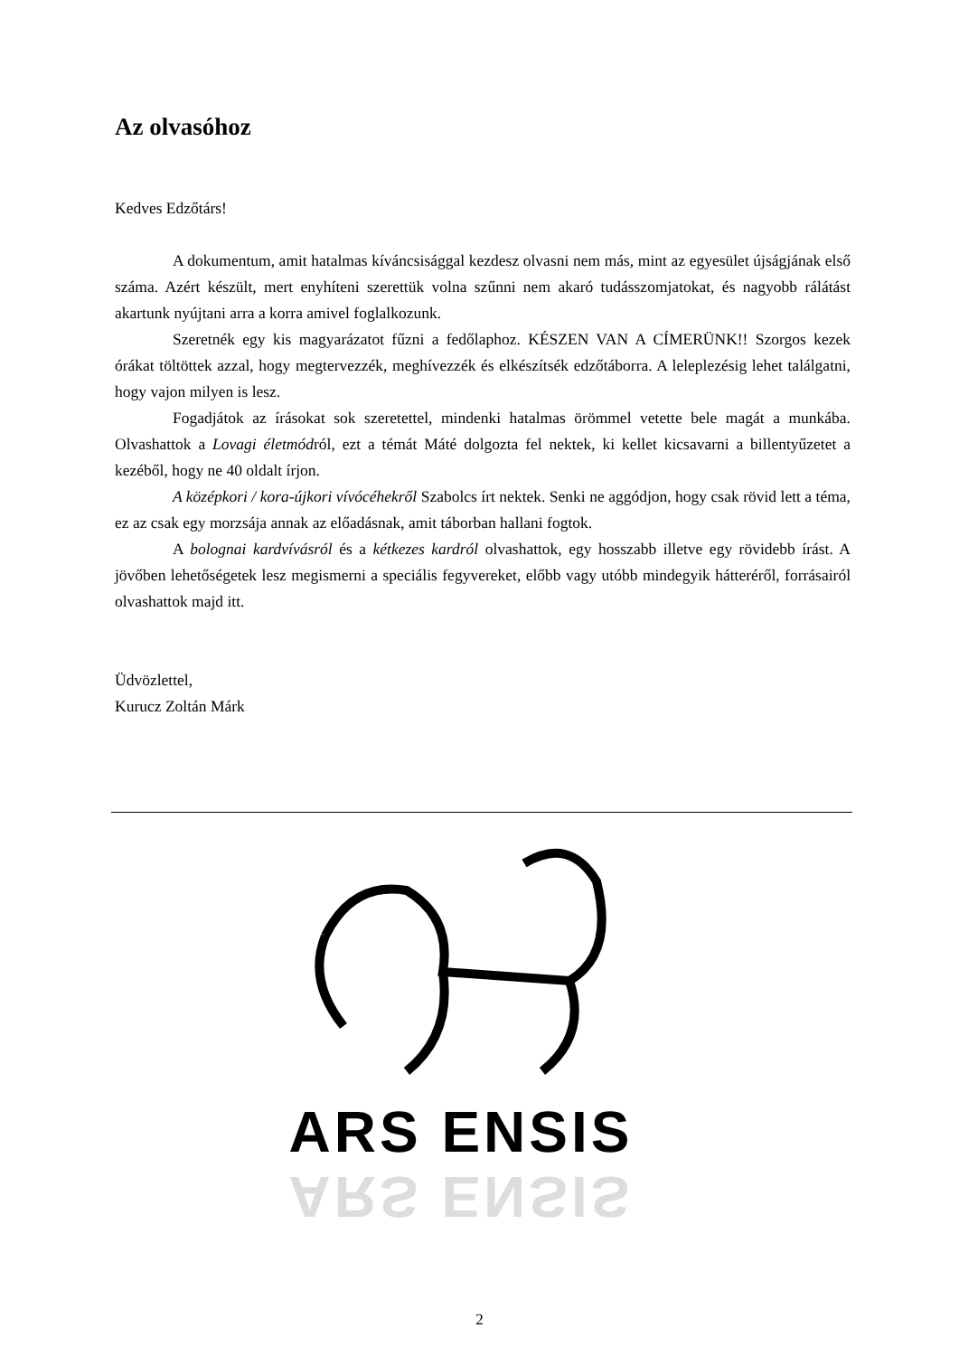Az olvasóhoz
Kedves Edzőtárs!
A dokumentum, amit hatalmas kíváncsisággal kezdesz olvasni nem más, mint az egyesület újságjának első száma. Azért készült, mert enyhíteni szerettük volna szűnni nem akaró tudásszomjatokat, és nagyobb rálátást akartunk nyújtani arra a korra amivel foglalkozunk.
Szeretnék egy kis magyarázatot fűzni a fedőlaphoz. KÉSZEN VAN A CÍMERÜNK!! Szorgos kezek órákat töltöttek azzal, hogy megtervezzék, meghívezzék és elkészítsék edzőtáborra. A leleplezésig lehet találgatni, hogy vajon milyen is lesz.
Fogadjátok az írásokat sok szeretettel, mindenki hatalmas örömmel vetette bele magát a munkába. Olvashattok a Lovagi életmódról, ezt a témát Máté dolgozta fel nektek, ki kellet kicsavarni a billentyűzetet a kezéből, hogy ne 40 oldalt írjon.
A középkori / kora-újkori vívócéhekről Szabolcs írt nektek. Senki ne aggódjon, hogy csak rövid lett a téma, ez az csak egy morzsája annak az előadásnak, amit táborban hallani fogtok.
A bolognai kardvívásról és a kétkezes kardról olvashattok, egy hosszabb illetve egy rövidebb írást. A jövőben lehetőségetek lesz megismerni a speciális fegyvereket, előbb vagy utóbb mindegyik hátteréről, forrásairól olvashattok majd itt.
Üdvözlettel,
Kurucz Zoltán Márk
ARS ENSIS
ARS ENSIS
2